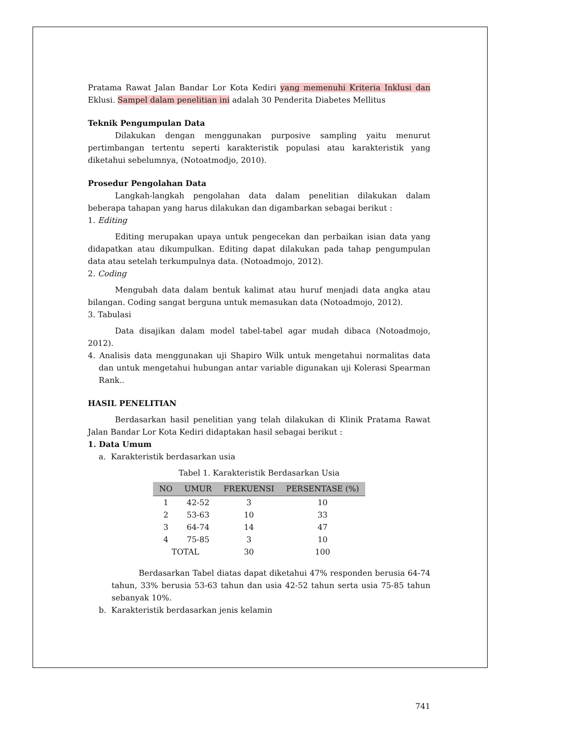Pratama Rawat Jalan Bandar Lor Kota Kediri yang memenuhi Kriteria Inklusi dan Eklusi. Sampel dalam penelitian ini adalah 30 Penderita Diabetes Mellitus
Teknik Pengumpulan Data
Dilakukan dengan menggunakan purposive sampling yaitu menurut pertimbangan tertentu seperti karakteristik populasi atau karakteristik yang diketahui sebelumnya, (Notoatmodjo, 2010).
Prosedur Pengolahan Data
Langkah-langkah pengolahan data dalam penelitian dilakukan dalam beberapa tahapan yang harus dilakukan dan digambarkan sebagai berikut :
1. Editing
Editing merupakan upaya untuk pengecekan dan perbaikan isian data yang didapatkan atau dikumpulkan. Editing dapat dilakukan pada tahap pengumpulan data atau setelah terkumpulnya data. (Notoadmojo, 2012).
2. Coding
Mengubah data dalam bentuk kalimat atau huruf menjadi data angka atau bilangan. Coding sangat berguna untuk memasukan data (Notoadmojo, 2012).
3. Tabulasi
Data disajikan dalam model tabel-tabel agar mudah dibaca (Notoadmojo, 2012).
4. Analisis data menggunakan uji Shapiro Wilk untuk mengetahui normalitas data dan untuk mengetahui hubungan antar variable digunakan uji Kolerasi Spearman Rank..
HASIL PENELITIAN
Berdasarkan hasil penelitian yang telah dilakukan di Klinik Pratama Rawat Jalan Bandar Lor Kota Kediri didaptakan hasil sebagai berikut :
1. Data Umum
a. Karakteristik berdasarkan usia
Tabel 1. Karakteristik Berdasarkan Usia
| NO | UMUR | FREKUENSI | PERSENTASE (%) |
| --- | --- | --- | --- |
| 1 | 42-52 | 3 | 10 |
| 2 | 53-63 | 10 | 33 |
| 3 | 64-74 | 14 | 47 |
| 4 | 75-85 | 3 | 10 |
| TOTAL | | 30 | 100 |
Berdasarkan Tabel diatas dapat diketahui 47% responden berusia 64-74 tahun, 33% berusia 53-63 tahun dan usia 42-52 tahun serta usia 75-85 tahun sebanyak 10%.
b. Karakteristik berdasarkan jenis kelamin
741